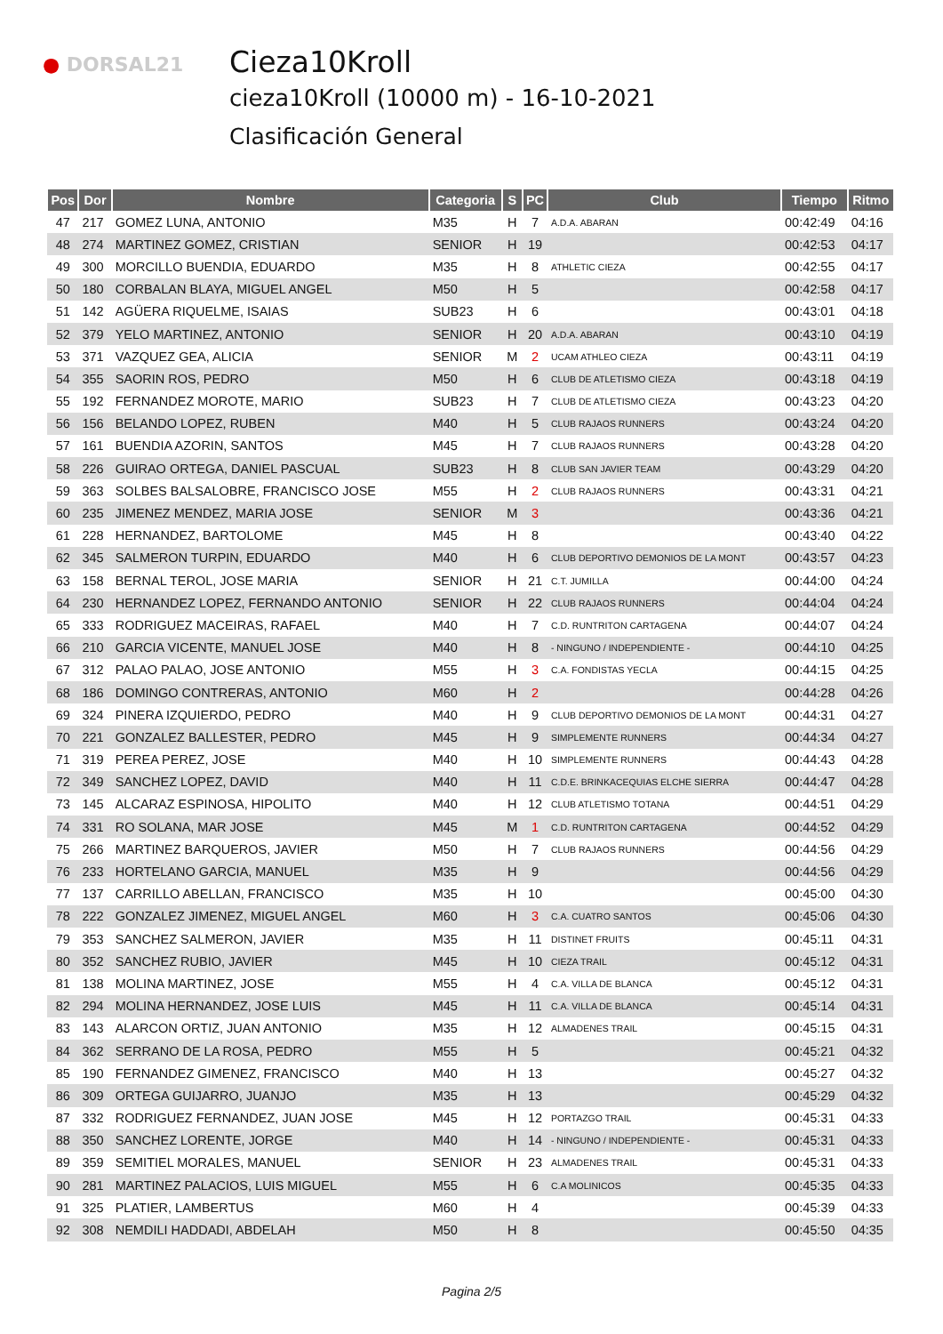● DORSAL21
Cieza10Kroll
cieza10Kroll (10000 m) - 16-10-2021
Clasificación General
| Pos | Dor | Nombre | Categoria | S | PC | Club | Tiempo | Ritmo |
| --- | --- | --- | --- | --- | --- | --- | --- | --- |
| 47 | 217 | GOMEZ LUNA, ANTONIO | M35 | H | 7 | A.D.A. ABARAN | 00:42:49 | 04:16 |
| 48 | 274 | MARTINEZ GOMEZ, CRISTIAN | SENIOR | H | 19 | | 00:42:53 | 04:17 |
| 49 | 300 | MORCILLO BUENDIA, EDUARDO | M35 | H | 8 | ATHLETIC CIEZA | 00:42:55 | 04:17 |
| 50 | 180 | CORBALAN BLAYA, MIGUEL ANGEL | M50 | H | 5 | | 00:42:58 | 04:17 |
| 51 | 142 | AGÜERA RIQUELME, ISAIAS | SUB23 | H | 6 | | 00:43:01 | 04:18 |
| 52 | 379 | YELO MARTINEZ, ANTONIO | SENIOR | H | 20 | A.D.A. ABARAN | 00:43:10 | 04:19 |
| 53 | 371 | VAZQUEZ GEA, ALICIA | SENIOR | M | 2 | UCAM ATHLEO CIEZA | 00:43:11 | 04:19 |
| 54 | 355 | SAORIN ROS, PEDRO | M50 | H | 6 | CLUB DE ATLETISMO CIEZA | 00:43:18 | 04:19 |
| 55 | 192 | FERNANDEZ MOROTE, MARIO | SUB23 | H | 7 | CLUB DE ATLETISMO CIEZA | 00:43:23 | 04:20 |
| 56 | 156 | BELANDO LOPEZ, RUBEN | M40 | H | 5 | CLUB RAJAOS RUNNERS | 00:43:24 | 04:20 |
| 57 | 161 | BUENDIA AZORIN, SANTOS | M45 | H | 7 | CLUB RAJAOS RUNNERS | 00:43:28 | 04:20 |
| 58 | 226 | GUIRAO ORTEGA, DANIEL PASCUAL | SUB23 | H | 8 | CLUB SAN JAVIER TEAM | 00:43:29 | 04:20 |
| 59 | 363 | SOLBES BALSALOBRE, FRANCISCO JOSE | M55 | H | 2 | CLUB RAJAOS RUNNERS | 00:43:31 | 04:21 |
| 60 | 235 | JIMENEZ MENDEZ, MARIA JOSE | SENIOR | M | 3 | | 00:43:36 | 04:21 |
| 61 | 228 | HERNANDEZ, BARTOLOME | M45 | H | 8 | | 00:43:40 | 04:22 |
| 62 | 345 | SALMERON TURPIN, EDUARDO | M40 | H | 6 | CLUB DEPORTIVO DEMONIOS DE LA MONT | 00:43:57 | 04:23 |
| 63 | 158 | BERNAL TEROL, JOSE MARIA | SENIOR | H | 21 | C.T. JUMILLA | 00:44:00 | 04:24 |
| 64 | 230 | HERNANDEZ LOPEZ, FERNANDO ANTONIO | SENIOR | H | 22 | CLUB RAJAOS RUNNERS | 00:44:04 | 04:24 |
| 65 | 333 | RODRIGUEZ MACEIRAS, RAFAEL | M40 | H | 7 | C.D. RUNTRITON CARTAGENA | 00:44:07 | 04:24 |
| 66 | 210 | GARCIA VICENTE, MANUEL JOSE | M40 | H | 8 | - NINGUNO / INDEPENDIENTE - | 00:44:10 | 04:25 |
| 67 | 312 | PALAO PALAO, JOSE ANTONIO | M55 | H | 3 | C.A. FONDISTAS YECLA | 00:44:15 | 04:25 |
| 68 | 186 | DOMINGO CONTRERAS, ANTONIO | M60 | H | 2 | | 00:44:28 | 04:26 |
| 69 | 324 | PINERA IZQUIERDO, PEDRO | M40 | H | 9 | CLUB DEPORTIVO DEMONIOS DE LA MONT | 00:44:31 | 04:27 |
| 70 | 221 | GONZALEZ BALLESTER, PEDRO | M45 | H | 9 | SIMPLEMENTE RUNNERS | 00:44:34 | 04:27 |
| 71 | 319 | PEREA PEREZ, JOSE | M40 | H | 10 | SIMPLEMENTE RUNNERS | 00:44:43 | 04:28 |
| 72 | 349 | SANCHEZ LOPEZ, DAVID | M40 | H | 11 | C.D.E. BRINKACEQUIAS ELCHE SIERRA | 00:44:47 | 04:28 |
| 73 | 145 | ALCARAZ ESPINOSA, HIPOLITO | M40 | H | 12 | CLUB ATLETISMO TOTANA | 00:44:51 | 04:29 |
| 74 | 331 | RO SOLANA, MAR JOSE | M45 | M | 1 | C.D. RUNTRITON CARTAGENA | 00:44:52 | 04:29 |
| 75 | 266 | MARTINEZ BARQUEROS, JAVIER | M50 | H | 7 | CLUB RAJAOS RUNNERS | 00:44:56 | 04:29 |
| 76 | 233 | HORTELANO GARCIA, MANUEL | M35 | H | 9 | | 00:44:56 | 04:29 |
| 77 | 137 | CARRILLO ABELLAN, FRANCISCO | M35 | H | 10 | | 00:45:00 | 04:30 |
| 78 | 222 | GONZALEZ JIMENEZ, MIGUEL ANGEL | M60 | H | 3 | C.A. CUATRO SANTOS | 00:45:06 | 04:30 |
| 79 | 353 | SANCHEZ SALMERON, JAVIER | M35 | H | 11 | DISTINET FRUITS | 00:45:11 | 04:31 |
| 80 | 352 | SANCHEZ RUBIO, JAVIER | M45 | H | 10 | CIEZA TRAIL | 00:45:12 | 04:31 |
| 81 | 138 | MOLINA MARTINEZ, JOSE | M55 | H | 4 | C.A. VILLA DE BLANCA | 00:45:12 | 04:31 |
| 82 | 294 | MOLINA HERNANDEZ, JOSE LUIS | M45 | H | 11 | C.A. VILLA DE BLANCA | 00:45:14 | 04:31 |
| 83 | 143 | ALARCON ORTIZ, JUAN ANTONIO | M35 | H | 12 | ALMADENES TRAIL | 00:45:15 | 04:31 |
| 84 | 362 | SERRANO DE LA ROSA, PEDRO | M55 | H | 5 | | 00:45:21 | 04:32 |
| 85 | 190 | FERNANDEZ GIMENEZ, FRANCISCO | M40 | H | 13 | | 00:45:27 | 04:32 |
| 86 | 309 | ORTEGA GUIJARRO, JUANJO | M35 | H | 13 | | 00:45:29 | 04:32 |
| 87 | 332 | RODRIGUEZ FERNANDEZ, JUAN JOSE | M45 | H | 12 | PORTAZGO TRAIL | 00:45:31 | 04:33 |
| 88 | 350 | SANCHEZ LORENTE, JORGE | M40 | H | 14 | - NINGUNO / INDEPENDIENTE - | 00:45:31 | 04:33 |
| 89 | 359 | SEMITIEL MORALES, MANUEL | SENIOR | H | 23 | ALMADENES TRAIL | 00:45:31 | 04:33 |
| 90 | 281 | MARTINEZ PALACIOS, LUIS MIGUEL | M55 | H | 6 | C.A MOLINICOS | 00:45:35 | 04:33 |
| 91 | 325 | PLATIER, LAMBERTUS | M60 | H | 4 | | 00:45:39 | 04:33 |
| 92 | 308 | NEMDILI HADDADI, ABDELAH | M50 | H | 8 | | 00:45:50 | 04:35 |
Pagina 2/5